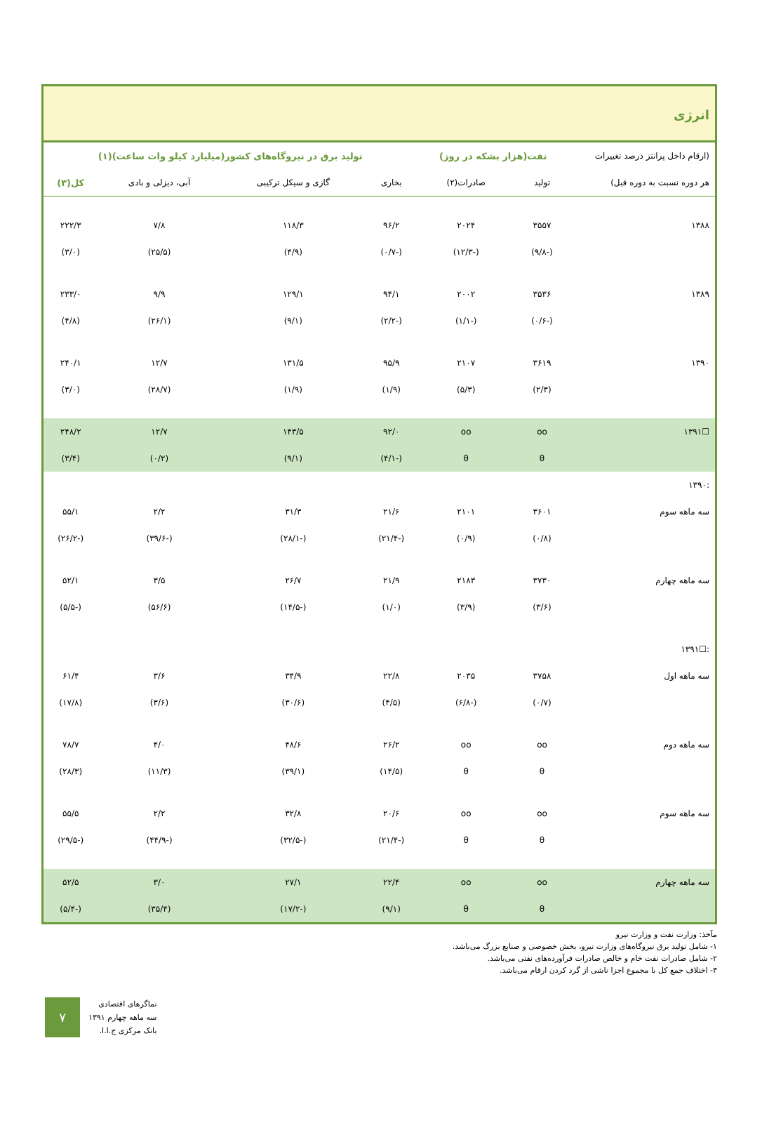انرژی
| (ارقام داخل پرانتز درصد تغییرات | نفت(هزار بشکه در روز) | | تولید برق در نیروگاه‌های کشور(میلیارد کیلو وات ساعت)(۱) | | | |
| --- | --- | --- | --- | --- | --- | --- |
| هر دوره نسبت به دوره قبل) | تولید | صادرات(۲) | بخاری | گازی و سیکل ترکیبی | آبی، دیزلی و بادی | کل(۳) |
| ۱۳۸۸ | ۳۵۵۷ | ۲۰۲۴ | ۹۶/۲ | ۱۱۸/۳ | ۷/۸ | ۲۲۲/۳ |
| | (-۹/۸) | (-۱۲/۳) | (-۰/۷) | (۴/۹) | (۲۵/۵) | (۳/۰) |
| ۱۳۸۹ | ۳۵۳۶ | ۲۰۰۲ | ۹۴/۱ | ۱۲۹/۱ | ۹/۹ | ۲۳۳/۰ |
| | (-۰/۶) | (-۱/۱) | (-۲/۲) | (۹/۱) | (۲۶/۱) | (۴/۸) |
| ۱۳۹۰ | ۳۶۱۹ | ۲۱۰۷ | ۹۵/۹ | ۱۳۱/۵ | ۱۲/۷ | ۲۴۰/۱ |
| | (۲/۳) | (۵/۳) | (۱/۹) | (۱/۹) | (۲۸/۷) | (۳/۰) |
| ☐۱۳۹۱ | oo | oo | ۹۲/۰ | ۱۴۳/۵ | ۱۲/۷ | ۲۴۸/۲ |
| | θ | θ | (-۴/۱) | (۹/۱) | (۰/۲) | (۳/۴) |
| :۱۳۹۰ | | | | | | |
| سه ماهه سوم | ۳۶۰۱ | ۲۱۰۱ | ۲۱/۶ | ۳۱/۳ | ۲/۲ | ۵۵/۱ |
| | (۰/۸) | (۰/۹) | (-۲۱/۴) | (-۲۸/۱) | (-۳۹/۶) | (-۲۶/۲) |
| سه ماهه چهارم | ۳۷۳۰ | ۲۱۸۳ | ۲۱/۹ | ۲۶/۷ | ۳/۵ | ۵۲/۱ |
| | (۳/۶) | (۳/۹) | (۱/۰) | (-۱۴/۵) | (۵۶/۶) | (-۵/۵) |
| :☐۱۳۹۱ | | | | | | |
| سه ماهه اول | ۳۷۵۸ | ۲۰۳۵ | ۲۲/۸ | ۳۴/۹ | ۳/۶ | ۶۱/۴ |
| | (۰/۷) | (-۶/۸) | (۴/۵) | (۳۰/۶) | (۳/۶) | (۱۷/۸) |
| سه ماهه دوم | oo | oo | ۲۶/۲ | ۴۸/۶ | ۴/۰ | ۷۸/۷ |
| | θ | θ | (۱۴/۵) | (۳۹/۱) | (۱۱/۳) | (۲۸/۳) |
| سه ماهه سوم | oo | oo | ۲۰/۶ | ۳۲/۸ | ۲/۲ | ۵۵/۵ |
| | θ | θ | (-۲۱/۴) | (-۳۲/۵) | (-۴۴/۹) | (-۲۹/۵) |
| سه ماهه چهارم | oo | oo | ۲۲/۴ | ۲۷/۱ | ۳/۰ | ۵۲/۵ |
| | θ | θ | (۹/۱) | (-۱۷/۲) | (۳۵/۴) | (-۵/۴) |
مآخذ: وزارت نفت و وزارت نیرو
۱- شامل تولید برق نیروگاه‌های وزارت نیرو، بخش خصوصی و صنایع بزرگ می‌باشد.
۲- شامل صادرات نفت خام و خالص صادرات فرآورده‌های نفتی می‌باشد.
۳- اختلاف جمع کل با مجموع اجزا ناشی از گرد کردن ارقام می‌باشد.
۷
نماگرهای اقتصادی
سه ماهه چهارم ۱۳۹۱
بانک مرکزی ج.ا.ا.